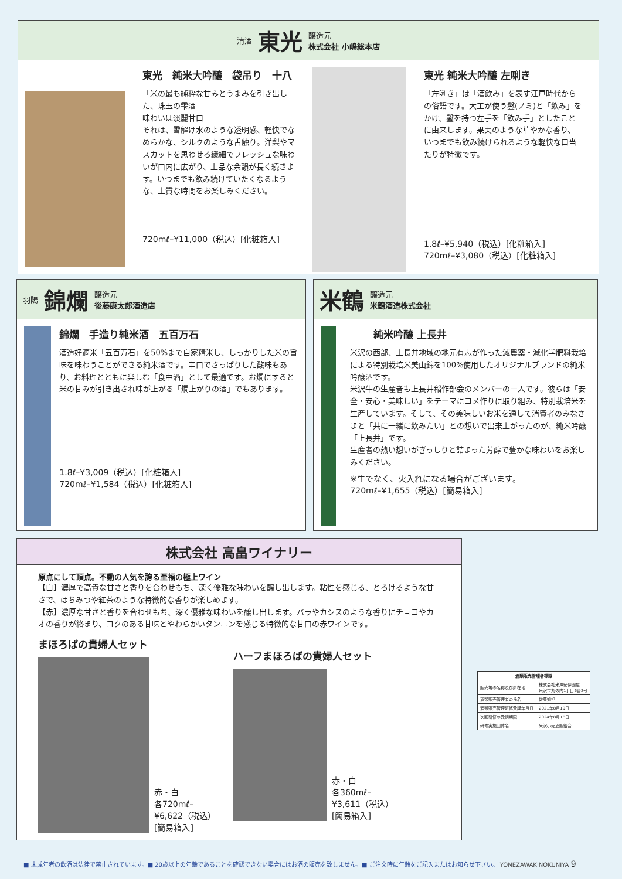清酒 東光 醸造元
株式会社 小嶋総本店
東光　純米大吟醸　袋吊り　十八
「米の最も純粋な甘みとうまみを引き出した、珠玉の雫酒
味わいは淡麗甘口
それは、雪解け水のような透明感、軽快でなめらかな、シルクのような舌触り。洋梨やマスカットを思わせる繊細でフレッシュな味わいが口内に広がり、上品な余韻が長く続きます。いつまでも飲み続けていたくなるような、上質な時間をお楽しみください。
720mℓ–¥11,000（税込）[化粧箱入]
東光 純米大吟醸 左唎き
「左唎き」は「酒飲み」を表す江戸時代からの俗語です。大工が使う鑿(ノミ)と「飲み」をかけ、鑿を持つ左手を「飲み手」としたことに由来します。果実のような華やかな香り、いつまでも飲み続けられるような軽快な口当たりが特徴です。
1.8ℓ–¥5,940（税込）[化粧箱入]
720mℓ–¥3,080（税込）[化粧箱入]
羽陽 錦爛 醸造元
後藤康太郎酒造店
錦爛　手造り純米酒　五百万石
酒造好適米「五百万石」を50%まで自家精米し、しっかりした米の旨味を味わうことができる純米酒です。辛口でさっぱりした酸味もあり、お料理とともに楽しむ「食中酒」として最適です。お燗にすると米の甘みが引き出され味が上がる「燗上がりの酒」でもあります。
1.8ℓ–¥3,009（税込）[化粧箱入]
720mℓ–¥1,584（税込）[化粧箱入]
米鶴 醸造元
米鶴酒造株式会社
純米吟醸 上長井
米沢の西部、上長井地域の地元有志が作った減農薬・減化学肥料栽培による特別栽培米美山錦を100%使用したオリジナルブランドの純米吟醸酒です。
米沢牛の生産者も上長井稲作部会のメンバーの一人です。彼らは「安全・安心・美味しい」をテーマにコメ作りに取り組み、特別栽培米を生産しています。そして、その美味しいお米を通して消費者のみなさまと「共に一緒に飲みたい」との想いで出来上がったのが、純米吟醸「上長井」です。
生産者の熱い想いがぎっしりと詰まった芳醇で豊かな味わいをお楽しみください。
※生でなく、火入れになる場合がございます。
720mℓ–¥1,655（税込）[簡易箱入]
株式会社 高畠ワイナリー
原点にして頂点。不動の人気を誇る至福の極上ワイン
【白】濃厚で高貴な甘さと香りを合わせもち、深く優雅な味わいを醸し出します。粘性を感じる、とろけるような甘さで、はちみつや紅茶のような特徴的な香りが楽しめます。
【赤】濃厚な甘さと香りを合わせもち、深く優雅な味わいを醸し出します。バラやカシスのような香りにチョコやカオの香りが絡まり、コクのある甘味とやわらかいタンニンを感じる特徴的な甘口の赤ワインです。
まほろばの貴婦人セット
赤・白
各720mℓ–
¥6,622（税込）
[簡易箱入]
ハーフまほろばの貴婦人セット
赤・白
各360mℓ–
¥3,611（税込）
[簡易箱入]
| 酒類販売管理者標識 | |
| --- | --- |
| 販売場の名称及び所在地 | 株式会社米澤紀伊國屋 米沢市丸の内1丁目6番2号 |
| 酒類販売管理者の氏名 | 佐藤知担 |
| 酒類販売管理研修受講年月日 | 2021年8月19日 |
| 次回研修の受講期限 | 2024年8月18日 |
| 研修実施団体名 | 米沢小売酒販組合 |
■ 未成年者の飲酒は法律で禁止されています。■ 20歳以上の年齢であることを確認できない場合にはお酒の販売を致しません。■ ご注文時に年齢をご記入またはお知らせ下さい。 YONEZAWAKINOKUNIYA 9